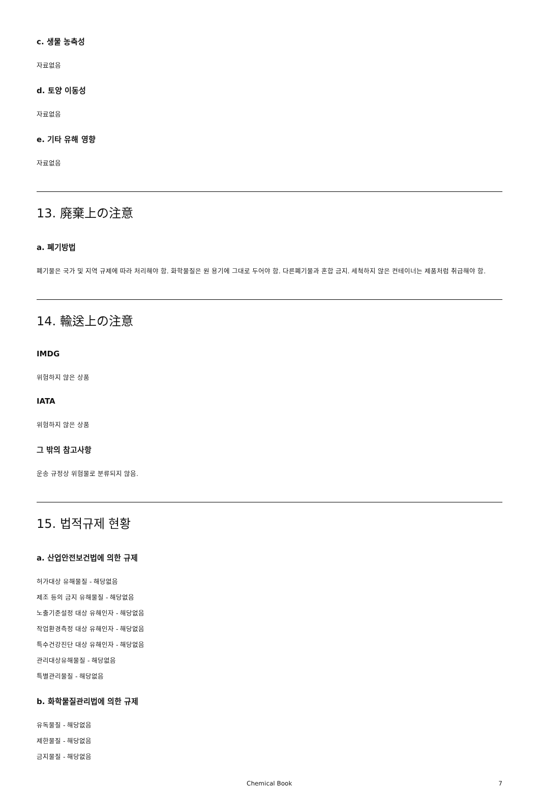c. 생물 농축성
자료없음
d. 토양 이동성
자료없음
e. 기타 유해 영향
자료없음
13. 廃棄上の注意
a. 폐기방법
폐기물은 국가 및 지역 규제에 따라 처리해야 함. 화학물질은 원 용기에 그대로 두어야 함. 다른폐기물과 혼합 금지. 세척하지 않은 컨테이너는 제품처럼 취급해야 함.
14. 輸送上の注意
IMDG
위험하지 않은 상품
IATA
위험하지 않은 상품
그 밖의 참고사항
운송 규정상 위험물로 분류되지 않음.
15. 법적규제 현황
a. 산업안전보건법에 의한 규제
허가대상 유해물질 - 해당없음
제조 등의 금지 유해물질 - 해당없음
노출기준설정 대상 유해인자 - 해당없음
작업환경측정 대상 유해인자 - 해당없음
특수건강진단 대상 유해인자 - 해당없음
관리대상유해물질 - 해당없음
특별관리물질 - 해당없음
b. 화학물질관리법에 의한 규제
유독물질 - 해당없음
제한물질 - 해당없음
금지물질 - 해당없음
Chemical Book 7